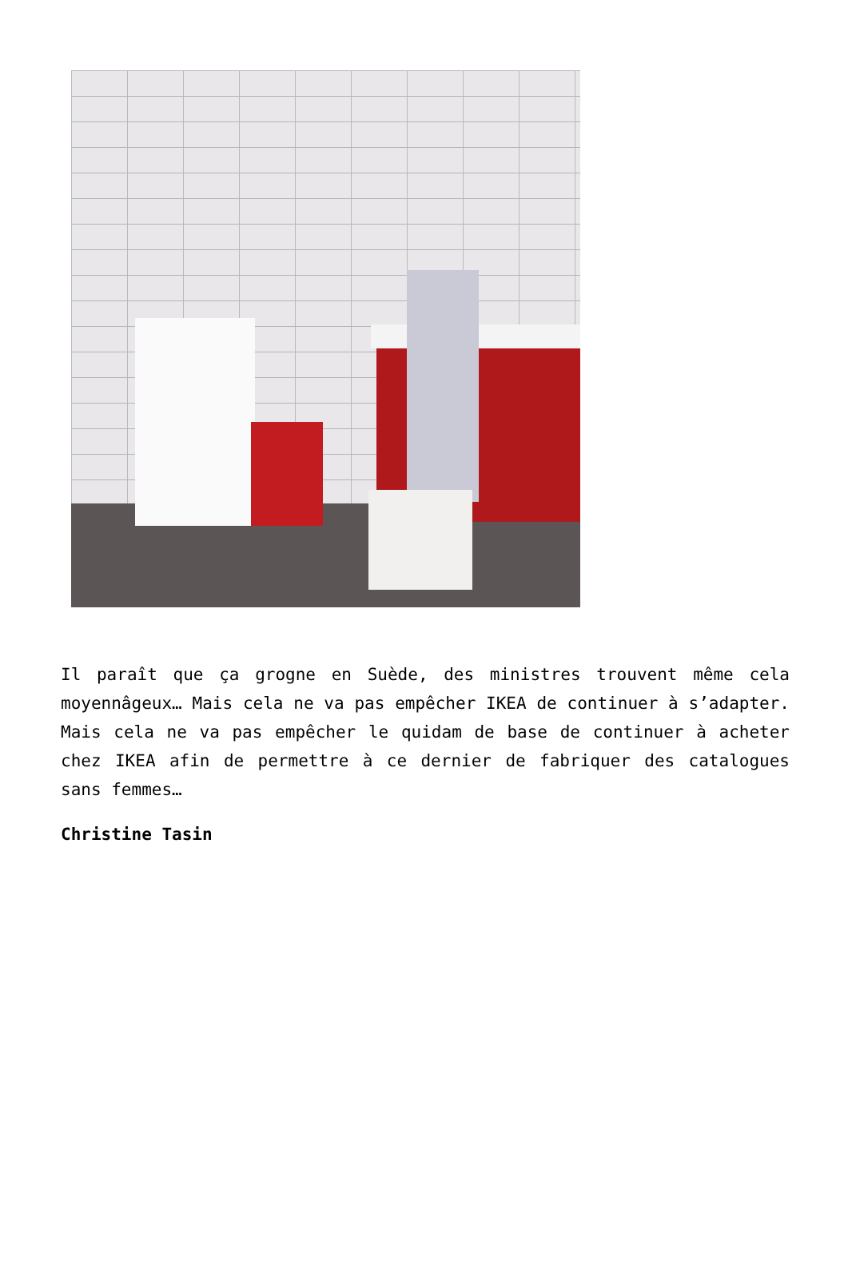Il paraît que ça grogne en Suède, des ministres trouvent même cela moyennâgeux… Mais cela ne va pas empêcher IKEA de continuer à s’adapter. Mais cela ne va pas empêcher le quidam de base de continuer à acheter chez IKEA afin de permettre à ce dernier de fabriquer des catalogues sans femmes…
Christine Tasin